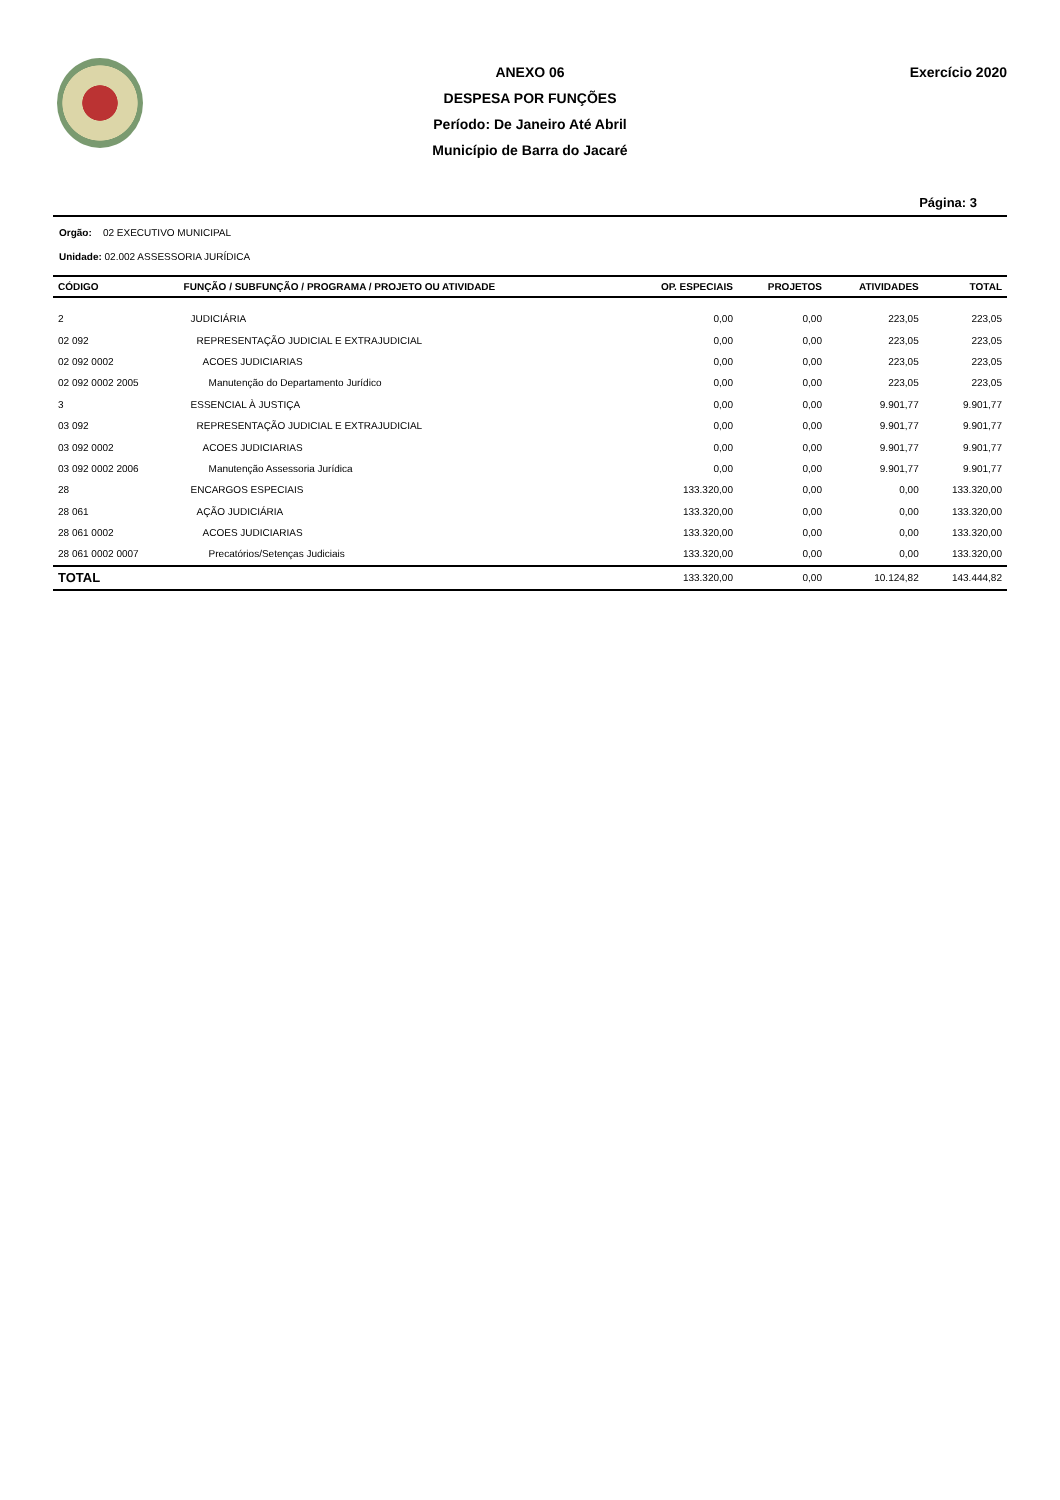ANEXO 06
DESPESA POR FUNÇÕES
Período: De Janeiro Até Abril
Município de Barra do Jacaré
Exercício 2020
Página: 3
Orgão: 02 EXECUTIVO MUNICIPAL
Unidade: 02.002 ASSESSORIA JURÍDICA
| CÓDIGO | FUNÇÃO / SUBFUNÇÃO / PROGRAMA / PROJETO OU ATIVIDADE | OP. ESPECIAIS | PROJETOS | ATIVIDADES | TOTAL |
| --- | --- | --- | --- | --- | --- |
| 2 | JUDICIÁRIA | 0,00 | 0,00 | 223,05 | 223,05 |
| 02 092 | REPRESENTAÇÃO JUDICIAL E EXTRAJUDICIAL | 0,00 | 0,00 | 223,05 | 223,05 |
| 02 092 0002 | ACOES JUDICIARIAS | 0,00 | 0,00 | 223,05 | 223,05 |
| 02 092 0002 2005 | Manutenção do Departamento Jurídico | 0,00 | 0,00 | 223,05 | 223,05 |
| 3 | ESSENCIAL À JUSTIÇA | 0,00 | 0,00 | 9.901,77 | 9.901,77 |
| 03 092 | REPRESENTAÇÃO JUDICIAL E EXTRAJUDICIAL | 0,00 | 0,00 | 9.901,77 | 9.901,77 |
| 03 092 0002 | ACOES JUDICIARIAS | 0,00 | 0,00 | 9.901,77 | 9.901,77 |
| 03 092 0002 2006 | Manutenção Assessoria Jurídica | 0,00 | 0,00 | 9.901,77 | 9.901,77 |
| 28 | ENCARGOS ESPECIAIS | 133.320,00 | 0,00 | 0,00 | 133.320,00 |
| 28 061 | AÇÃO JUDICIÁRIA | 133.320,00 | 0,00 | 0,00 | 133.320,00 |
| 28 061 0002 | ACOES JUDICIARIAS | 133.320,00 | 0,00 | 0,00 | 133.320,00 |
| 28 061 0002 0007 | Precatórios/Setenças Judiciais | 133.320,00 | 0,00 | 0,00 | 133.320,00 |
| TOTAL | | 133.320,00 | 0,00 | 10.124,82 | 143.444,82 |